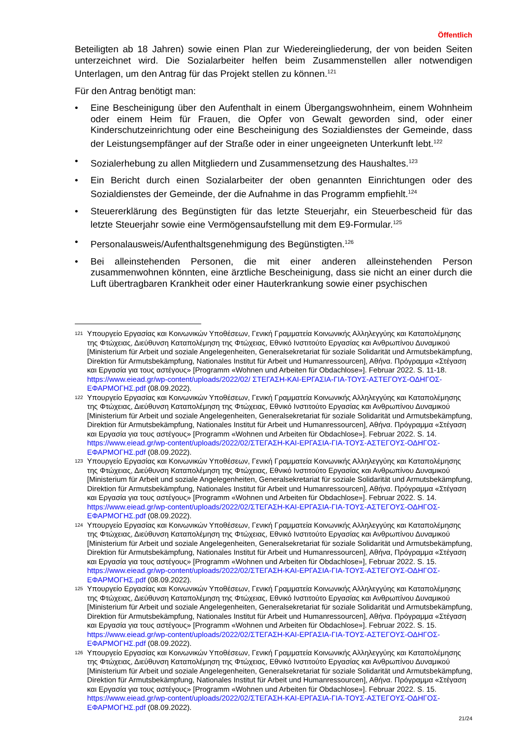Öffentlich
Beteiligten ab 18 Jahren) sowie einen Plan zur Wiedereingliederung, der von beiden Seiten unterzeichnet wird. Die Sozialarbeiter helfen beim Zusammenstellen aller notwendigen Unterlagen, um den Antrag für das Projekt stellen zu können.<sup>121</sup>
Für den Antrag benötigt man:
• Eine Bescheinigung über den Aufenthalt in einem Übergangswohnheim, einem Wohnheim oder einem Heim für Frauen, die Opfer von Gewalt geworden sind, oder einer Kinderschutzeinrichtung oder eine Bescheinigung des Sozialdienstes der Gemeinde, dass der Leistungsempfänger auf der Straße oder in einer ungeeigneten Unterkunft lebt.<sup>122</sup>
• Sozialerhebung zu allen Mitgliedern und Zusammensetzung des Haushaltes.<sup>123</sup>
• Ein Bericht durch einen Sozialarbeiter der oben genannten Einrichtungen oder des Sozialdienstes der Gemeinde, der die Aufnahme in das Programm empfiehlt.<sup>124</sup>
• Steuererklärung des Begünstigten für das letzte Steuerjahr, ein Steuerbescheid für das letzte Steuerjahr sowie eine Vermögensaufstellung mit dem E9-Formular.<sup>125</sup>
• Personalausweis/Aufenthaltsgenehmigung des Begünstigten.<sup>126</sup>
• Bei alleinstehenden Personen, die mit einer anderen alleinstehenden Person zusammenwohnen könnten, eine ärztliche Bescheinigung, dass sie nicht an einer durch die Luft übertragbaren Krankheit oder einer Hauterkrankung sowie einer psychischen
121 Υπουργείο Εργασίας και Κοινωνικών Υποθέσεων, Γενική Γραμματεία Κοινωνικής Αλληλεγγύης και Καταπολέμησης της Φτώχειας, Διεύθυνση Καταπολέμηση της Φτώχειας, Εθνικό Ινστιτούτο Εργασίας και Ανθρωπίνου Δυναμικού [Ministerium für Arbeit und soziale Angelegenheiten, Generalsekretariat für soziale Solidarität und Armutsbekämpfung, Direktion für Armutsbekämpfung, Nationales Institut für Arbeit und Humanressourcen], Αθήνα. Πρόγραμμα «Στέγαση και Εργασία για τους αστέγους» [Programm «Wohnen und Arbeiten für Obdachlose»]. Februar 2022. S. 11-18. https://www.eiead.gr/wp-content/uploads/2022/02/ ΣΤΕΓΑΣΗ-ΚΑΙ-ΕΡΓΑΣΙΑ-ΓΙΑ-ΤΟΥΣ-ΑΣΤΕΓΟΥΣ-ΟΔΗΓΟΣ-ΕΦΑΡΜΟΓΗΣ.pdf (08.09.2022).
122 Υπουργείο Εργασίας και Κοινωνικών Υποθέσεων, Γενική Γραμματεία Κοινωνικής Αλληλεγγύης και Καταπολέμησης της Φτώχειας, Διεύθυνση Καταπολέμηση της Φτώχειας, Εθνικό Ινστιτούτο Εργασίας και Ανθρωπίνου Δυναμικού [Ministerium für Arbeit und soziale Angelegenheiten, Generalsekretariat für soziale Solidarität und Armutsbekämpfung, Direktion für Armutsbekämpfung, Nationales Institut für Arbeit und Humanressourcen], Αθήνα. Πρόγραμμα «Στέγαση και Εργασία για τους αστέγους» [Programm «Wohnen und Arbeiten für Obdachlose»]. Februar 2022. S. 14. https://www.eiead.gr/wp-content/uploads/2022/02/ΣΤΕΓΑΣΗ-ΚΑΙ-ΕΡΓΑΣΙΑ-ΓΙΑ-ΤΟΥΣ-ΑΣΤΕΓΟΥΣ-ΟΔΗΓΟΣ-ΕΦΑΡΜΟΓΗΣ.pdf (08.09.2022).
123 Υπουργείο Εργασίας και Κοινωνικών Υποθέσεων, Γενική Γραμματεία Κοινωνικής Αλληλεγγύης και Καταπολέμησης της Φτώχειας, Διεύθυνση Καταπολέμηση της Φτώχειας, Εθνικό Ινστιτούτο Εργασίας και Ανθρωπίνου Δυναμικού [Ministerium für Arbeit und soziale Angelegenheiten, Generalsekretariat für soziale Solidarität und Armutsbekämpfung, Direktion für Armutsbekämpfung, Nationales Institut für Arbeit und Humanressourcen], Αθήνα. Πρόγραμμα «Στέγαση και Εργασία για τους αστέγους» [Programm «Wohnen und Arbeiten für Obdachlose»]. Februar 2022. S. 14. https://www.eiead.gr/wp-content/uploads/2022/02/ΣΤΕΓΑΣΗ-ΚΑΙ-ΕΡΓΑΣΙΑ-ΓΙΑ-ΤΟΥΣ-ΑΣΤΕΓΟΥΣ-ΟΔΗΓΟΣ-ΕΦΑΡΜΟΓΗΣ.pdf (08.09.2022).
124 Υπουργείο Εργασίας και Κοινωνικών Υποθέσεων, Γενική Γραμματεία Κοινωνικής Αλληλεγγύης και Καταπολέμησης της Φτώχειας, Διεύθυνση Καταπολέμηση της Φτώχειας, Εθνικό Ινστιτούτο Εργασίας και Ανθρωπίνου Δυναμικού [Ministerium für Arbeit und soziale Angelegenheiten, Generalsekretariat für soziale Solidarität und Armutsbekämpfung, Direktion für Armutsbekämpfung, Nationales Institut für Arbeit und Humanressourcen], Αθήνα, Πρόγραμμα «Στέγαση και Εργασία για τους αστέγους» [Programm «Wohnen und Arbeiten für Obdachlose»], Februar 2022. S. 15. https://www.eiead.gr/wp-content/uploads/2022/02/ΣΤΕΓΑΣΗ-ΚΑΙ-ΕΡΓΑΣΙΑ-ΓΙΑ-ΤΟΥΣ-ΑΣΤΕΓΟΥΣ-ΟΔΗΓΟΣ-ΕΦΑΡΜΟΓΗΣ.pdf (08.09.2022).
125 Υπουργείο Εργασίας και Κοινωνικών Υποθέσεων, Γενική Γραμματεία Κοινωνικής Αλληλεγγύης και Καταπολέμησης της Φτώχειας, Διεύθυνση Καταπολέμηση της Φτώχειας, Εθνικό Ινστιτούτο Εργασίας και Ανθρωπίνου Δυναμικού [Ministerium für Arbeit und soziale Angelegenheiten, Generalsekretariat für soziale Solidarität und Armutsbekämpfung, Direktion für Armutsbekämpfung, Nationales Institut für Arbeit und Humanressourcen], Αθήνα. Πρόγραμμα «Στέγαση και Εργασία για τους αστέγους» [Programm «Wohnen und Arbeiten für Obdachlose»]. Februar 2022. S. 15. https://www.eiead.gr/wp-content/uploads/2022/02/ΣΤΕΓΑΣΗ-ΚΑΙ-ΕΡΓΑΣΙΑ-ΓΙΑ-ΤΟΥΣ-ΑΣΤΕΓΟΥΣ-ΟΔΗΓΟΣ-ΕΦΑΡΜΟΓΗΣ.pdf (08.09.2022).
126 Υπουργείο Εργασίας και Κοινωνικών Υποθέσεων, Γενική Γραμματεία Κοινωνικής Αλληλεγγύης και Καταπολέμησης της Φτώχειας, Διεύθυνση Καταπολέμηση της Φτώχειας, Εθνικό Ινστιτούτο Εργασίας και Ανθρωπίνου Δυναμικού [Ministerium für Arbeit und soziale Angelegenheiten, Generalsekretariat für soziale Solidarität und Armutsbekämpfung, Direktion für Armutsbekämpfung, Nationales Institut für Arbeit und Humanressourcen], Αθήνα. Πρόγραμμα «Στέγαση και Εργασία για τους αστέγους» [Programm «Wohnen und Arbeiten für Obdachlose»]. Februar 2022. S. 15. https://www.eiead.gr/wp-content/uploads/2022/02/ΣΤΕΓΑΣΗ-ΚΑΙ-ΕΡΓΑΣΙΑ-ΓΙΑ-ΤΟΥΣ-ΑΣΤΕΓΟΥΣ-ΟΔΗΓΟΣ-ΕΦΑΡΜΟΓΗΣ.pdf (08.09.2022).
21/24